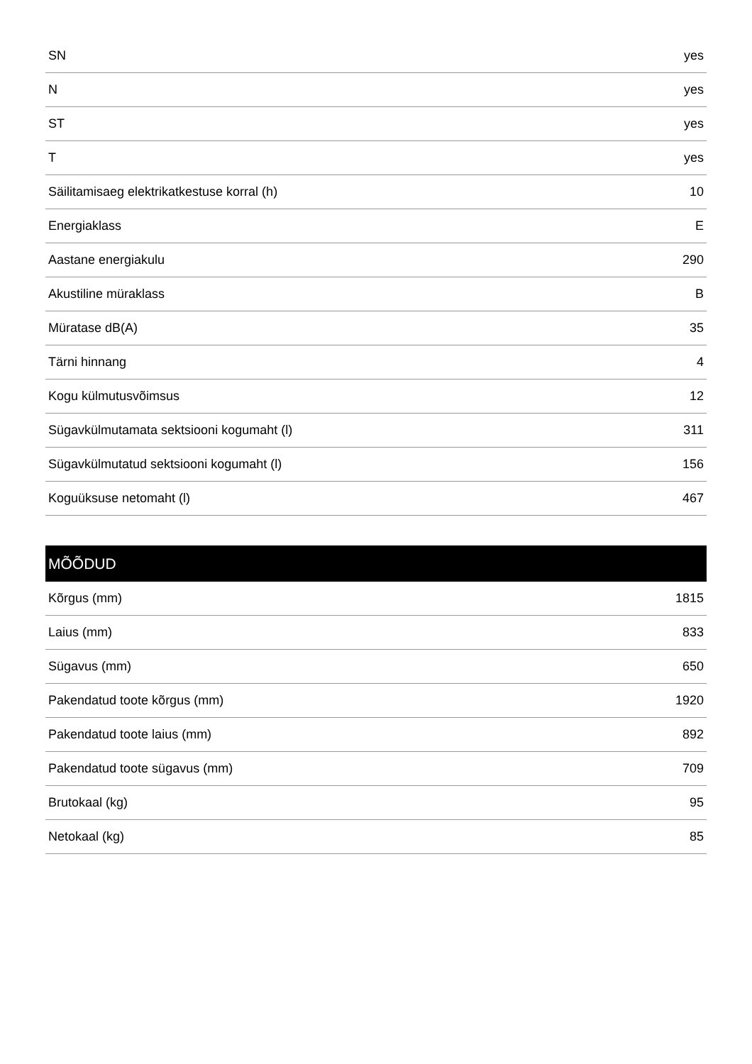| SN | yes |
| N | yes |
| ST | yes |
| T | yes |
| Säilitamisaeg elektrikatkestuse korral (h) | 10 |
| Energiaklass | E |
| Aastane energiakulu | 290 |
| Akustiline müraklass | B |
| Müratase dB(A) | 35 |
| Tärni hinnang | 4 |
| Kogu külmutusvõimsus | 12 |
| Sügavkülmutamata sektsiooni kogumaht (l) | 311 |
| Sügavkülmutatud sektsiooni kogumaht (l) | 156 |
| Koguüksuse netomaht (l) | 467 |
| MÕÕDUD | |
| --- | --- |
| Kõrgus (mm) | 1815 |
| Laius (mm) | 833 |
| Sügavus (mm) | 650 |
| Pakendatud toote kõrgus (mm) | 1920 |
| Pakendatud toote laius (mm) | 892 |
| Pakendatud toote sügavus (mm) | 709 |
| Brutokaal (kg) | 95 |
| Netokaal (kg) | 85 |